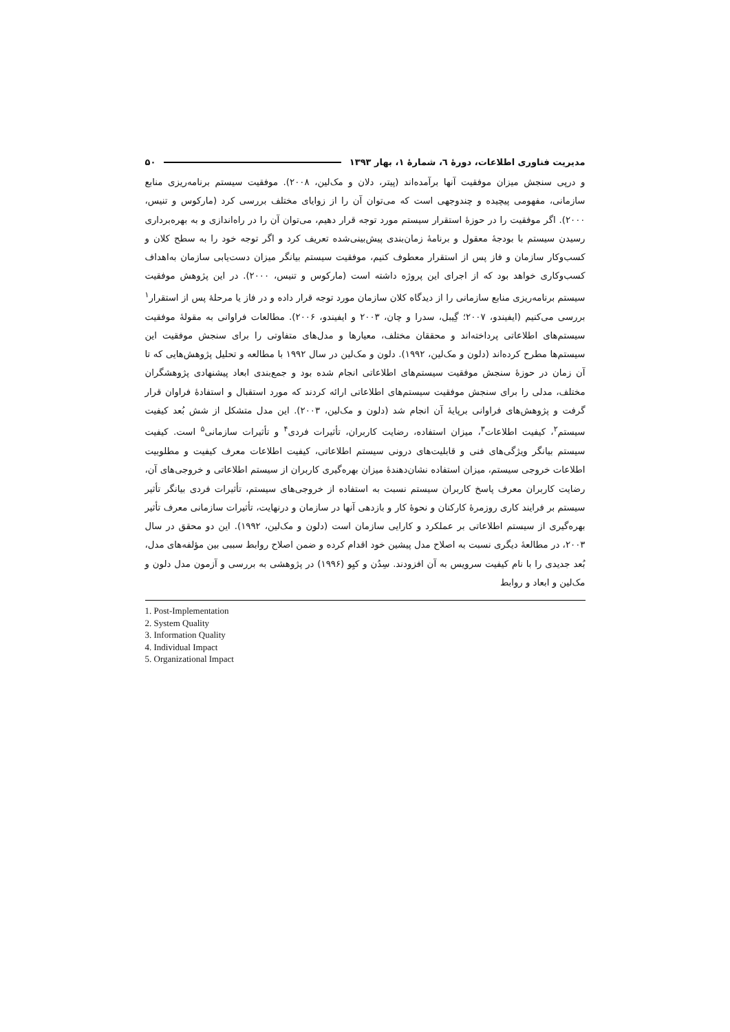مدیریت فناوری اطلاعات، دورهٔ ٦، شمارهٔ ۱، بهار ۱۳۹۳ ۵۰
و درپی سنجش میزان موفقیت آنها برآمده‌اند (پیتر، دلان و مک‌لین، ۲۰۰۸). موفقیت سیستم برنامه‌ریزی منابع سازمانی، مفهومی پیچیده و چندوجهی است که می‌توان آن را از زوایای مختلف بررسی کرد (مارکوس و تنیس، ۲۰۰۰). اگر موفقیت را در حوزهٔ استقرار سیستم مورد توجه قرار دهیم، می‌توان آن را در راه‌اندازی و به بهره‌برداری رسیدن سیستم با بودجهٔ معقول و برنامهٔ زمان‌بندی پیش‌بینی‌شده تعریف کرد و اگر توجه خود را به سطح کلان و کسب‌وکار سازمان و فاز پس از استقرار معطوف کنیم، موفقیت سیستم بیانگر میزان دست‌یابی سازمان به‌اهداف کسب‌وکاری خواهد بود که از اجرای این پروژه داشته است (مارکوس و تنیس، ۲۰۰۰). در این پژوهش موفقیت سیستم برنامه‌ریزی منابع سازمانی را از دیدگاه کلان سازمان مورد توجه قرار داده و در فاز یا مرحلهٔ پس از استقرار<sup>۱</sup> بررسی می‌کنیم (ایفیندو، ۲۰۰۷؛ گِیبل، سدرا و چان، ۲۰۰۳ و ایفیندو، ۲۰۰۶). مطالعات فراوانی به مقولهٔ موفقیت سیستم‌های اطلاعاتی پرداخته‌اند و محققان مختلف، معیارها و مدل‌های متفاوتی را برای سنجش موفقیت این سیستم‌ها مطرح کرده‌اند (دلون و مک‌لین، ۱۹۹۲). دلون و مک‌لین در سال ۱۹۹۲ با مطالعه و تحلیل پژوهش‌هایی که تا آن زمان در حوزهٔ سنجش موفقیت سیستم‌های اطلاعاتی انجام شده بود و جمع‌بندی ابعاد پیشنهادی پژوهشگران مختلف، مدلی را برای سنجش موفقیت سیستم‌های اطلاعاتی ارائه کردند که مورد استقبال و استفادهٔ فراوان قرار گرفت و پژوهش‌های فراوانی برپایهٔ آن انجام شد (دلون و مک‌لین، ۲۰۰۳). این مدل متشکل از شش بُعد کیفیت سیستم<sup>۲</sup>، کیفیت اطلاعات<sup>۳</sup>، میزان استفاده، رضایت کاربران، تأثیرات فردی<sup>۴</sup> و تأثیرات سازمانی<sup>۵</sup> است. کیفیت سیستم بیانگر ویژگی‌های فنی و قابلیت‌های درونی سیستم اطلاعاتی، کیفیت اطلاعات معرف کیفیت و مطلوبیت اطلاعات خروجی سیستم، میزان استفاده نشان‌دهندهٔ میزان بهره‌گیری کاربران از سیستم اطلاعاتی و خروجی‌های آن، رضایت کاربران معرف پاسخ کاربران سیستم نسبت به استفاده از خروجی‌های سیستم، تأثیرات فردی بیانگر تأثیر سیستم بر فرایند کاری روزمرهٔ کارکنان و نحوهٔ کار و بازدهی آنها در سازمان و درنهایت، تأثیرات سازمانی معرف تأثیر بهره‌گیری از سیستم اطلاعاتی بر عملکرد و کارایی سازمان است (دلون و مک‌لین، ۱۹۹۲). این دو محقق در سال ۲۰۰۳، در مطالعهٔ دیگری نسبت به اصلاح مدل پیشین خود اقدام کرده و ضمن اصلاح روابط سببی بین مؤلفه‌های مدل، بُعد جدیدی را با نام کیفیت سرویس به آن افزودند. سِدُن و کیِو (۱۹۹۶) در پژوهشی به بررسی و آزمون مدل دلون و مک‌لین و ابعاد و روابط
1. Post-Implementation
2. System Quality
3. Information Quality
4. Individual Impact
5. Organizational Impact